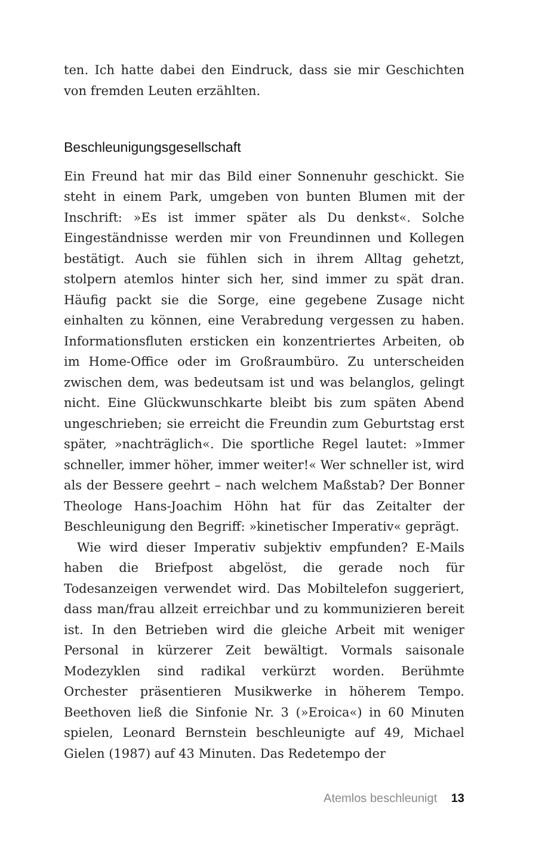ten. Ich hatte dabei den Eindruck, dass sie mir Geschichten von fremden Leuten erzählten.
Beschleunigungsgesellschaft
Ein Freund hat mir das Bild einer Sonnenuhr geschickt. Sie steht in einem Park, umgeben von bunten Blumen mit der Inschrift: »Es ist immer später als Du denkst«. Solche Eingeständnisse werden mir von Freundinnen und Kollegen bestätigt. Auch sie fühlen sich in ihrem Alltag gehetzt, stolpern atemlos hinter sich her, sind immer zu spät dran. Häufig packt sie die Sorge, eine gegebene Zusage nicht einhalten zu können, eine Verabredung vergessen zu haben. Informationsfluten ersticken ein konzentriertes Arbeiten, ob im Home-Office oder im Großraumbüro. Zu unterscheiden zwischen dem, was bedeutsam ist und was belanglos, gelingt nicht. Eine Glückwunschkarte bleibt bis zum späten Abend ungeschrieben; sie erreicht die Freundin zum Geburtstag erst später, »nachträglich«. Die sportliche Regel lautet: »Immer schneller, immer höher, immer weiter!« Wer schneller ist, wird als der Bessere geehrt – nach welchem Maßstab? Der Bonner Theologe Hans-Joachim Höhn hat für das Zeitalter der Beschleunigung den Begriff: »kinetischer Imperativ« geprägt.
Wie wird dieser Imperativ subjektiv empfunden? E-Mails haben die Briefpost abgelöst, die gerade noch für Todesanzeigen verwendet wird. Das Mobiltelefon suggeriert, dass man/frau allzeit erreichbar und zu kommunizieren bereit ist. In den Betrieben wird die gleiche Arbeit mit weniger Personal in kürzerer Zeit bewältigt. Vormals saisonale Modezyklen sind radikal verkürzt worden. Berühmte Orchester präsentieren Musikwerke in höherem Tempo. Beethoven ließ die Sinfonie Nr. 3 (»Eroica«) in 60 Minuten spielen, Leonard Bernstein beschleunigte auf 49, Michael Gielen (1987) auf 43 Minuten. Das Redetempo der
Atemlos beschleunigt 13